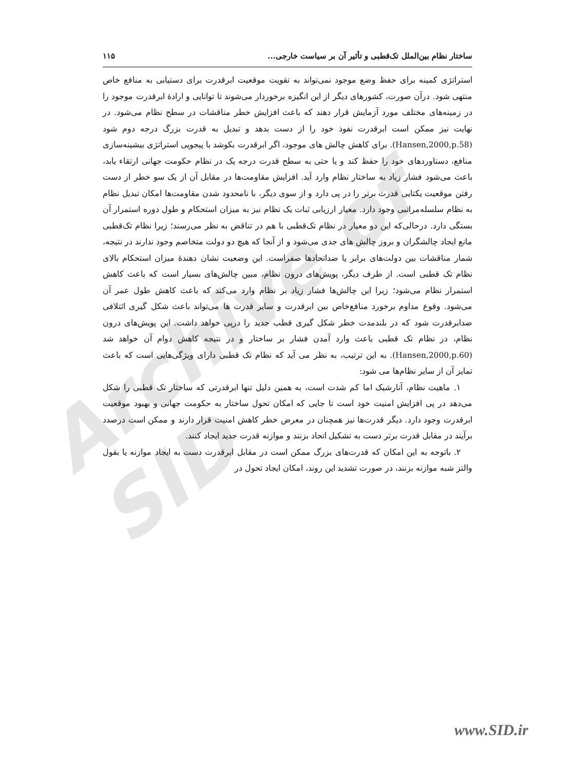Archive of SID
ساختار نظام بین‌الملل تک‌قطبی و تأثیر آن بر سیاست خارجی... ۱۱۵
استراتژی کمینه برای حفظ وضع موجود نمی‌تواند به تقویت موقعیت ابرقدرت برای دستیابی به منافع خاص منتهی شود. درآن صورت، کشورهای دیگر از این انگیزه برخوردار می‌شوند تا توانایی و ارادهٔ ابرقدرت موجود را در زمینه‌های مختلف مورد آزمایش قرار دهند که باعث افزایش خطر مناقشات در سطح نظام می‌شود. در نهایت نیز ممکن است ابرقدرت نفوذ خود را از دست بدهد و تبدیل به قدرت بزرگ درجه دوم شود (Hansen,2000,p.58). برای کاهش چالش های موجود، اگر ابرقدرت بکوشد با پیجویی استراتژی بیشینه‌سازی منافع، دستاوردهای خود را حفظ کند و یا حتی به سطح قدرت درجه یک در نظام حکومت جهانی ارتقاء یابد، باعث می‌شود فشار زیاد به ساختار نظام وارد آید. افزایش مقاومت‌ها در مقابل آن از یک سو خطر از دست رفتن موقعیت یکتایی قدرت برتر را در پی دارد و از سوی دیگر، با نامحدود شدن مقاومت‌ها امکان تبدیل نظام به نظام سلسله‌مراتبی وجود دارد. معیار ارزیابی ثبات یک نظام نیز به میزان استحکام و طول دوره استمرار آن بستگی دارد. درحالی‌که این دو معیار در نظام تک‌قطبی با هم در تناقض به نظر می‌رسند؛ زیرا نظام تک‌قطبی مانع ایجاد چالشگران و بروز چالش های جدی می‌شود و از آنجا که هیچ دو دولت متخاصم وجود ندارند در نتیجه، شمار مناقشات بین دولت‌های برابر یا ضداتحادها صفراست. این وضعیت نشان دهندهٔ میزان استحکام بالای نظام تک قطبی است. از طرف دیگر، پویش‌های درون نظام، مبین چالش‌های بسیار است که باعث کاهش استمرار نظام می‌شود؛ زیرا این چالش‌ها فشار زیاد بر نظام وارد می‌کند که باعث کاهش طول عمر آن می‌شود. وقوع مداوم برخورد منافع‌خاص بین ابرقدرت و سایر قدرت ها می‌تواند باعث شکل گیری ائتلافی ضدابرقدرت شود که در بلندمدت خطر شکل گیری قطب جدید را درپی خواهد داشت. این پویش‌های درون نظام، در نظام تک قطبی باعث وارد آمدن فشار بر ساختار و در نتیجه کاهش دوام آن خواهد شد (Hansen,2000,p.60). به این ترتیب، به نظر می آید که نظام تک قطبی دارای ویژگی‌هایی است که باعث تمایز آن از سایر نظام‌ها می شود:
۱. ماهیت نظام، آنارشیک اما کم شدت است، به همین دلیل تنها ابرقدرتی که ساختار تک قطبی را شکل می‌دهد در پی افزایش امنیت خود است تا جایی که امکان تحول ساختار به حکومت جهانی و بهبود موقعیت ابرقدرت وجود دارد. دیگر قدرت‌ها نیز همچنان در معرض خطر کاهش امنیت قرار دارند و ممکن است درصدد برآیند در مقابل قدرت برتر دست به تشکیل اتحاد بزنند و موازنه قدرت جدید ایجاد کنند.
۲. باتوجه به این امکان که قدرت‌های بزرگ ممکن است در مقابل ابرقدرت دست به ایجاد موازنه یا بقول والتز شبه موازنه بزنند، در صورت تشدید این روند، امکان ایجاد تحول در
www.SID.ir